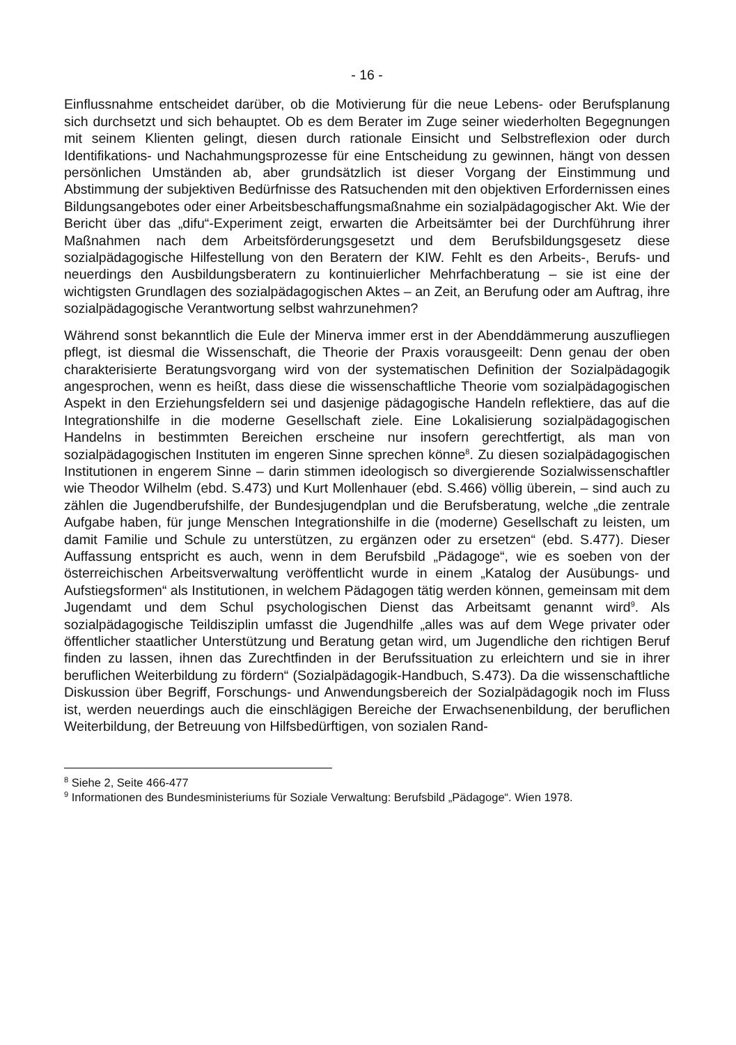- 16 -
Einflussnahme entscheidet darüber, ob die Motivierung für die neue Lebens- oder Berufsplanung sich durchsetzt und sich behauptet. Ob es dem Berater im Zuge seiner wiederholten Begegnungen mit seinem Klienten gelingt, diesen durch rationale Einsicht und Selbstreflexion oder durch Identifikations- und Nachahmungsprozesse für eine Entscheidung zu gewinnen, hängt von dessen persönlichen Umständen ab, aber grundsätzlich ist dieser Vorgang der Einstimmung und Abstimmung der subjektiven Bedürfnisse des Ratsuchenden mit den objektiven Erfordernissen eines Bildungsangebotes oder einer Arbeitsbeschaffungsmaßnahme ein sozialpädagogischer Akt. Wie der Bericht über das „difu“-Experiment zeigt, erwarten die Arbeitsämter bei der Durchführung ihrer Maßnahmen nach dem Arbeitsförderungsgesetzt und dem Berufsbildungsgesetz diese sozialpädagogische Hilfestellung von den Beratern der KIW. Fehlt es den Arbeits-, Berufs- und neuerdings den Ausbildungsberatern zu kontinuierlicher Mehrfachberatung – sie ist eine der wichtigsten Grundlagen des sozialpädagogischen Aktes – an Zeit, an Berufung oder am Auftrag, ihre sozialpädagogische Verantwortung selbst wahrzunehmen?
Während sonst bekanntlich die Eule der Minerva immer erst in der Abenddämmerung auszufliegen pflegt, ist diesmal die Wissenschaft, die Theorie der Praxis vorausgeeilt: Denn genau der oben charakterisierte Beratungsvorgang wird von der systematischen Definition der Sozialpädagogik angesprochen, wenn es heißt, dass diese die wissenschaftliche Theorie vom sozialpädagogischen Aspekt in den Erziehungsfeldern sei und dasjenige pädagogische Handeln reflektiere, das auf die Integrationshilfe in die moderne Gesellschaft ziele. Eine Lokalisierung sozialpädagogischen Handelns in bestimmten Bereichen erscheine nur insofern gerechtfertigt, als man von sozialpädagogischen Instituten im engeren Sinne sprechen könne<sup>8</sup>. Zu diesen sozialpädagogischen Institutionen in engerem Sinne – darin stimmen ideologisch so divergierende Sozialwissenschaftler wie Theodor Wilhelm (ebd. S.473) und Kurt Mollenhauer (ebd. S.466) völlig überein, – sind auch zu zählen die Jugendberufshilfe, der Bundesjugendplan und die Berufsberatung, welche „die zentrale Aufgabe haben, für junge Menschen Integrationshilfe in die (moderne) Gesellschaft zu leisten, um damit Familie und Schule zu unterstützen, zu ergänzen oder zu ersetzen“ (ebd. S.477). Dieser Auffassung entspricht es auch, wenn in dem Berufsbild „Pädagoge“, wie es soeben von der österreichischen Arbeitsverwaltung veröffentlicht wurde in einem „Katalog der Ausübungs- und Aufstiegsformen“ als Institutionen, in welchem Pädagogen tätig werden können, gemeinsam mit dem Jugendamt und dem Schul psychologischen Dienst das Arbeitsamt genannt wird<sup>9</sup>. Als sozialpädagogische Teildisziplin umfasst die Jugendhilfe „alles was auf dem Wege privater oder öffentlicher staatlicher Unterstützung und Beratung getan wird, um Jugendliche den richtigen Beruf finden zu lassen, ihnen das Zurechtfinden in der Berufssituation zu erleichtern und sie in ihrer beruflichen Weiterbildung zu fördern“ (Sozialpädagogik-Handbuch, S.473). Da die wissenschaftliche Diskussion über Begriff, Forschungs- und Anwendungsbereich der Sozialpädagogik noch im Fluss ist, werden neuerdings auch die einschlägigen Bereiche der Erwachsenenbildung, der beruflichen Weiterbildung, der Betreuung von Hilfsbedürftigen, von sozialen Rand-
<sup>8</sup> Siehe 2, Seite 466-477
<sup>9</sup> Informationen des Bundesministeriums für Soziale Verwaltung: Berufsbild „Pädagoge“. Wien 1978.